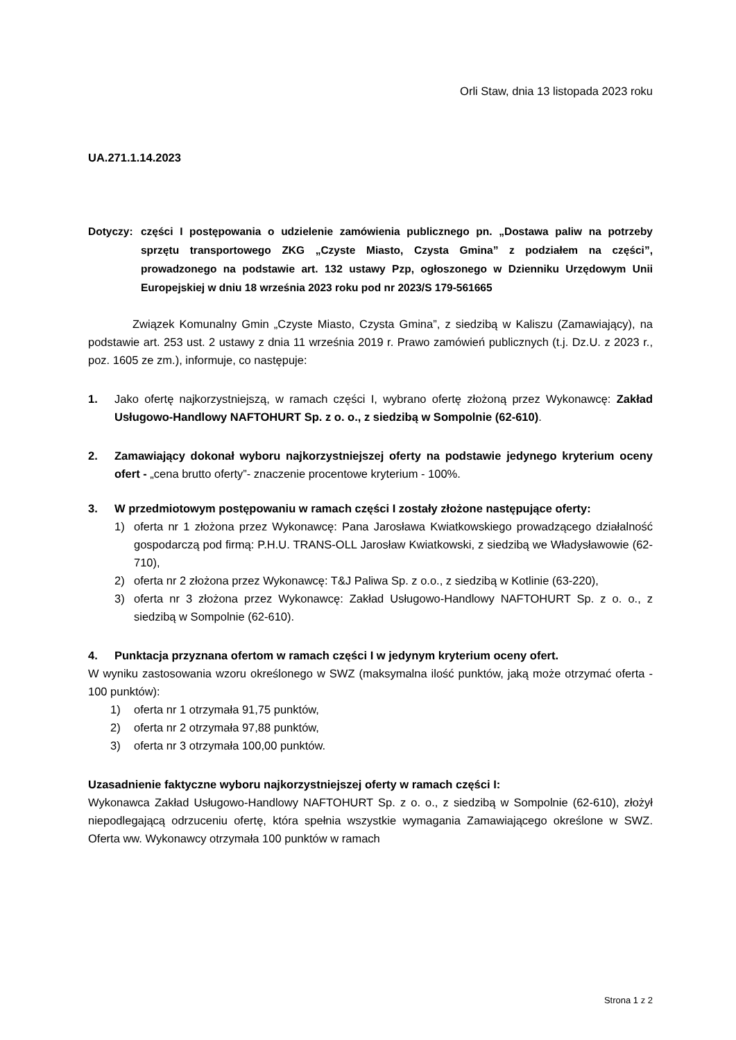Orli Staw, dnia 13 listopada 2023 roku
UA.271.1.14.2023
Dotyczy: części I postępowania o udzielenie zamówienia publicznego pn. „Dostawa paliw na potrzeby sprzętu transportowego ZKG „Czyste Miasto, Czysta Gmina” z podziałem na części”, prowadzonego na podstawie art. 132 ustawy Pzp, ogłoszonego w Dzienniku Urzędowym Unii Europejskiej w dniu 18 września 2023 roku pod nr 2023/S 179-561665
Związek Komunalny Gmin „Czyste Miasto, Czysta Gmina”, z siedzibą w Kaliszu (Zamawiający), na podstawie art. 253 ust. 2 ustawy z dnia 11 września 2019 r. Prawo zamówień publicznych (t.j. Dz.U. z 2023 r., poz. 1605 ze zm.), informuje, co następuje:
1. Jako ofertę najkorzystniejszą, w ramach części I, wybrano ofertę złożoną przez Wykonawcę: Zakład Usługowo-Handlowy NAFTOHURT Sp. z o. o., z siedzibą w Sompolnie (62-610).
2. Zamawiający dokonał wyboru najkorzystniejszej oferty na podstawie jedynego kryterium oceny ofert - „cena brutto oferty”- znaczenie procentowe kryterium - 100%.
3. W przedmiotowym postępowaniu w ramach części I zostały złożone następujące oferty:
1) oferta nr 1 złożona przez Wykonawcę: Pana Jarosława Kwiatkowskiego prowadzącego działalność gospodarczą pod firmą: P.H.U. TRANS-OLL Jarosław Kwiatkowski, z siedzibą we Władysławowie (62-710),
2) oferta nr 2 złożona przez Wykonawcę: T&J Paliwa Sp. z o.o., z siedzibą w Kotlinie (63-220),
3) oferta nr 3 złożona przez Wykonawcę: Zakład Usługowo-Handlowy NAFTOHURT Sp. z o. o., z siedzibą w Sompolnie (62-610).
4. Punktacja przyznana ofertom w ramach części I w jedynym kryterium oceny ofert.
W wyniku zastosowania wzoru określonego w SWZ (maksymalna ilość punktów, jaką może otrzymać oferta - 100 punktów):
1) oferta nr 1 otrzymała 91,75 punktów,
2) oferta nr 2 otrzymała 97,88 punktów,
3) oferta nr 3 otrzymała 100,00 punktów.
Uzasadnienie faktyczne wyboru najkorzystniejszej oferty w ramach części I:
Wykonawca Zakład Usługowo-Handlowy NAFTOHURT Sp. z o. o., z siedzibą w Sompolnie (62-610), złożył niepodlegającą odrzuceniu ofertę, która spełnia wszystkie wymagania Zamawiającego określone w SWZ. Oferta ww. Wykonawcy otrzymała 100 punktów w ramach
Strona 1 z 2